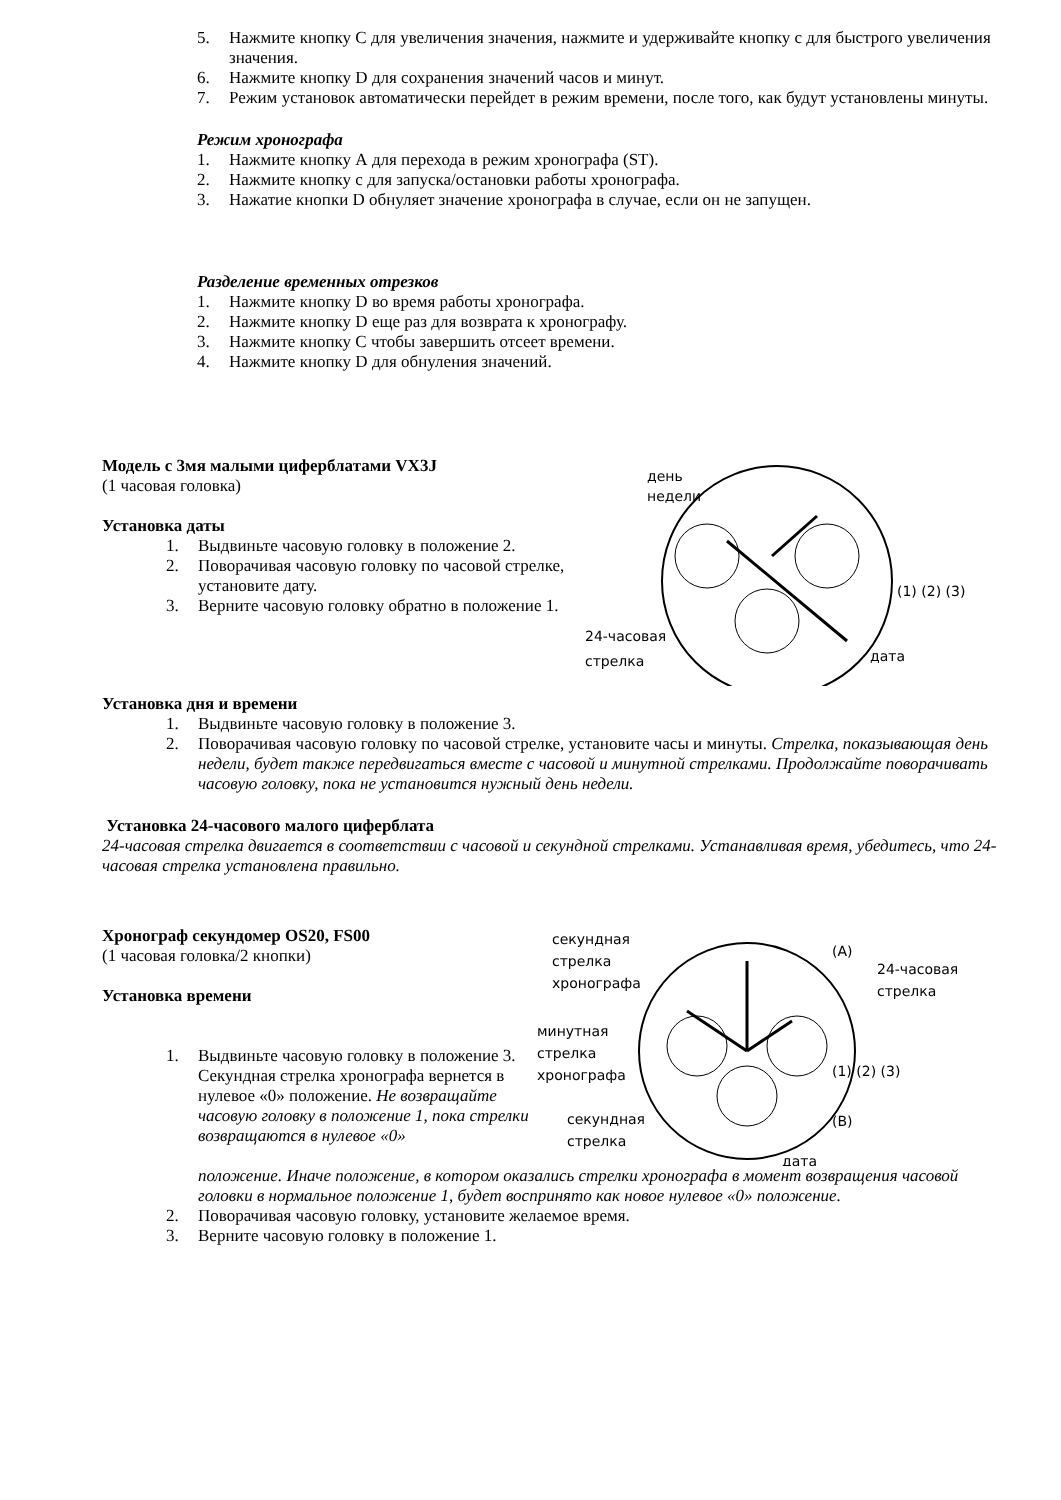5. Нажмите кнопку С для увеличения значения, нажмите и удерживайте кнопку с для быстрого увеличения значения.
6. Нажмите кнопку D для сохранения значений часов и минут.
7. Режим установок автоматически перейдет в режим времени, после того, как будут установлены минуты.
Режим хронографа
1. Нажмите кнопку А для перехода в режим хронографа (ST).
2. Нажмите кнопку с для запуска/остановки работы хронографа.
3. Нажатие кнопки D обнуляет значение хронографа в случае, если он не запущен.
Разделение временных отрезков
1. Нажмите кнопку D во время работы хронографа.
2. Нажмите кнопку D еще раз для возврата к хронографу.
3. Нажмите кнопку С чтобы завершить отсеет времени.
4. Нажмите кнопку D для обнуления значений.
Модель с 3мя малыми циферблатами VX3J
(1 часовая головка)
Установка даты
1. Выдвиньте часовую головку в положение 2.
2. Поворачивая часовую головку по часовой стрелке, установите дату.
3. Верните часовую головку обратно в положение 1.
день
недели
24-часовая
стрелка
дата
(1) (2) (3)
Установка дня и времени
1. Выдвиньте часовую головку в положение 3.
2. Поворачивая часовую головку по часовой стрелке, установите часы и минуты. Стрелка, показывающая день недели, будет также передвигаться вместе с часовой и минутной стрелками. Продолжайте поворачивать часовую головку, пока не установится нужный день недели.
Установка 24-часового малого циферблата
24-часовая стрелка двигается в соответствии с часовой и секундной стрелками. Устанавливая время, убедитесь, что 24-часовая стрелка установлена правильно.
Хронограф секундомер OS20, FS00
(1 часовая головка/2 кнопки)
Установка времени
1. Выдвиньте часовую головку в положение 3. Секундная стрелка хронографа вернется в нулевое «0» положение. Не возвращайте часовую головку в положение 1, пока стрелки возвращаются в нулевое «0»
секундная
стрелка
хронографа
минутная
стрелка
хронографа
секундная
стрелка
24-часовая
стрелка
(A)
(B)
(1) (2) (3)
дата
положение. Иначе положение, в котором оказались стрелки хронографа в момент возвращения часовой головки в нормальное положение 1, будет воспринято как новое нулевое «0» положение.
2. Поворачивая часовую головку, установите желаемое время.
3. Верните часовую головку в положение 1.